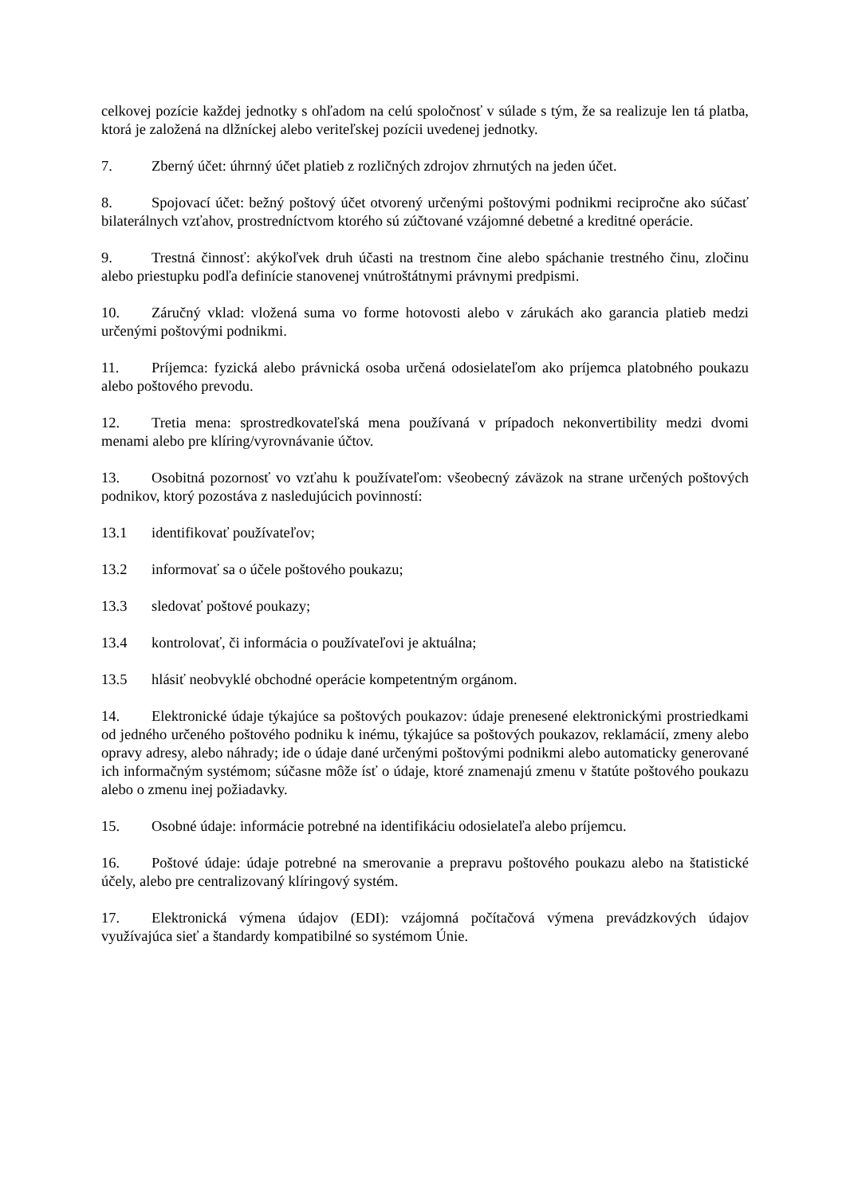celkovej pozície každej jednotky s ohľadom na celú spoločnosť v súlade s tým, že sa realizuje len tá platba, ktorá je založená na dlžníckej alebo veriteľskej pozícii uvedenej jednotky.
7. Zberný účet: úhrnný účet platieb z rozličných zdrojov zhrnutých na jeden účet.
8. Spojovací účet: bežný poštový účet otvorený určenými poštovými podnikmi recipročne ako súčasť bilaterálnych vzťahov, prostredníctvom ktorého sú zúčtované vzájomné debetné a kreditné operácie.
9. Trestná činnosť: akýkoľvek druh účasti na trestnom čine alebo spáchanie trestného činu, zločinu alebo priestupku podľa definície stanovenej vnútroštátnymi právnymi predpismi.
10. Záručný vklad: vložená suma vo forme hotovosti alebo v zárukách ako garancia platieb medzi určenými poštovými podnikmi.
11. Príjemca: fyzická alebo právnická osoba určená odosielateľom ako príjemca platobného poukazu alebo poštového prevodu.
12. Tretia mena: sprostredkovateľská mena používaná v prípadoch nekonvertibility medzi dvomi menami alebo pre klíring/vyrovnávanie účtov.
13. Osobitná pozornosť vo vzťahu k používateľom: všeobecný záväzok na strane určených poštových podnikov, ktorý pozostáva z nasledujúcich povinností:
13.1 identifikovať používateľov;
13.2 informovať sa o účele poštového poukazu;
13.3 sledovať poštové poukazy;
13.4 kontrolovať, či informácia o používateľovi je aktuálna;
13.5 hlásiť neobvyklé obchodné operácie kompetentným orgánom.
14. Elektronické údaje týkajúce sa poštových poukazov: údaje prenesené elektronickými prostriedkami od jedného určeného poštového podniku k inému, týkajúce sa poštových poukazov, reklamácií, zmeny alebo opravy adresy, alebo náhrady; ide o údaje dané určenými poštovými podnikmi alebo automaticky generované ich informačným systémom; súčasne môže ísť o údaje, ktoré znamenajú zmenu v štatúte poštového poukazu alebo o zmenu inej požiadavky.
15. Osobné údaje: informácie potrebné na identifikáciu odosielateľa alebo príjemcu.
16. Poštové údaje: údaje potrebné na smerovanie a prepravu poštového poukazu alebo na štatistické účely, alebo pre centralizovaný klíringový systém.
17. Elektronická výmena údajov (EDI): vzájomná počítačová výmena prevádzkových údajov využívajúca sieť a štandardy kompatibilné so systémom Únie.